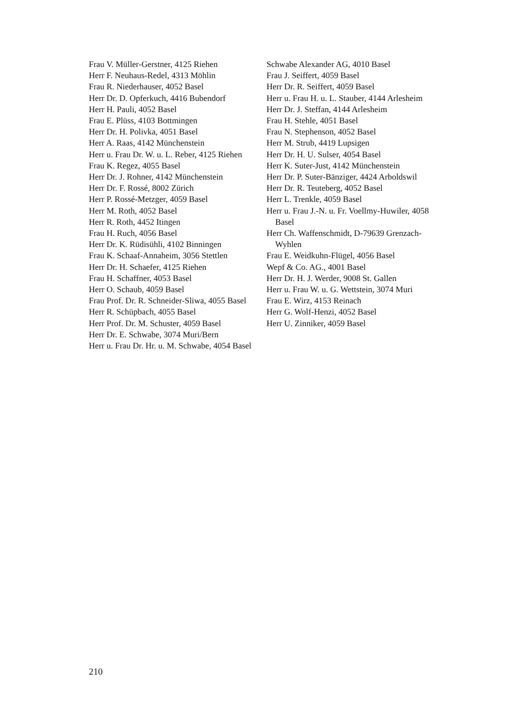Frau V. Müller-Gerstner, 4125 Riehen
Herr F. Neuhaus-Redel, 4313 Möhlin
Frau R. Niederhauser, 4052 Basel
Herr Dr. D. Opferkuch, 4416 Bubendorf
Herr H. Pauli, 4052 Basel
Frau E. Plüss, 4103 Bottmingen
Herr Dr. H. Polivka, 4051 Basel
Herr A. Raas, 4142 Münchenstein
Herr u. Frau Dr. W. u. L. Reber, 4125 Riehen
Frau K. Regez, 4055 Basel
Herr Dr. J. Rohner, 4142 Münchenstein
Herr Dr. F. Rossé, 8002 Zürich
Herr P. Rossé-Metzger, 4059 Basel
Herr M. Roth, 4052 Basel
Herr R. Roth, 4452 Itingen
Frau H. Ruch, 4056 Basel
Herr Dr. K. Rüdisühli, 4102 Binningen
Frau K. Schaaf-Annaheim, 3056 Stettlen
Herr Dr. H. Schaefer, 4125 Riehen
Frau H. Schaffner, 4053 Basel
Herr O. Schaub, 4059 Basel
Frau Prof. Dr. R. Schneider-Sliwa, 4055 Basel
Herr R. Schüpbach, 4055 Basel
Herr Prof. Dr. M. Schuster, 4059 Basel
Herr Dr. E. Schwabe, 3074 Muri/Bern
Herr u. Frau Dr. Hr. u. M. Schwabe, 4054 Basel
Schwabe Alexander AG, 4010 Basel
Frau J. Seiffert, 4059 Basel
Herr Dr. R. Seiffert, 4059 Basel
Herr u. Frau H. u. L. Stauber, 4144 Arlesheim
Herr Dr. J. Steffan, 4144 Arlesheim
Frau H. Stehle, 4051 Basel
Frau N. Stephenson, 4052 Basel
Herr M. Strub, 4419 Lupsigen
Herr Dr. H. U. Sulser, 4054 Basel
Herr K. Suter-Just, 4142 Münchenstein
Herr Dr. P. Suter-Bänziger, 4424 Arboldswil
Herr Dr. R. Teuteberg, 4052 Basel
Herr L. Trenkle, 4059 Basel
Herr u. Frau J.-N. u. Fr. Voellmy-Huwiler, 4058 Basel
Herr Ch. Waffenschmidt, D-79639 Grenzach-Wyhlen
Frau E. Weidkuhn-Flügel, 4056 Basel
Wepf & Co. AG., 4001 Basel
Herr Dr. H. J. Werder, 9008 St. Gallen
Herr u. Frau W. u. G. Wettstein, 3074 Muri
Frau E. Wirz, 4153 Reinach
Herr G. Wolf-Henzi, 4052 Basel
Herr U. Zinniker, 4059 Basel
210